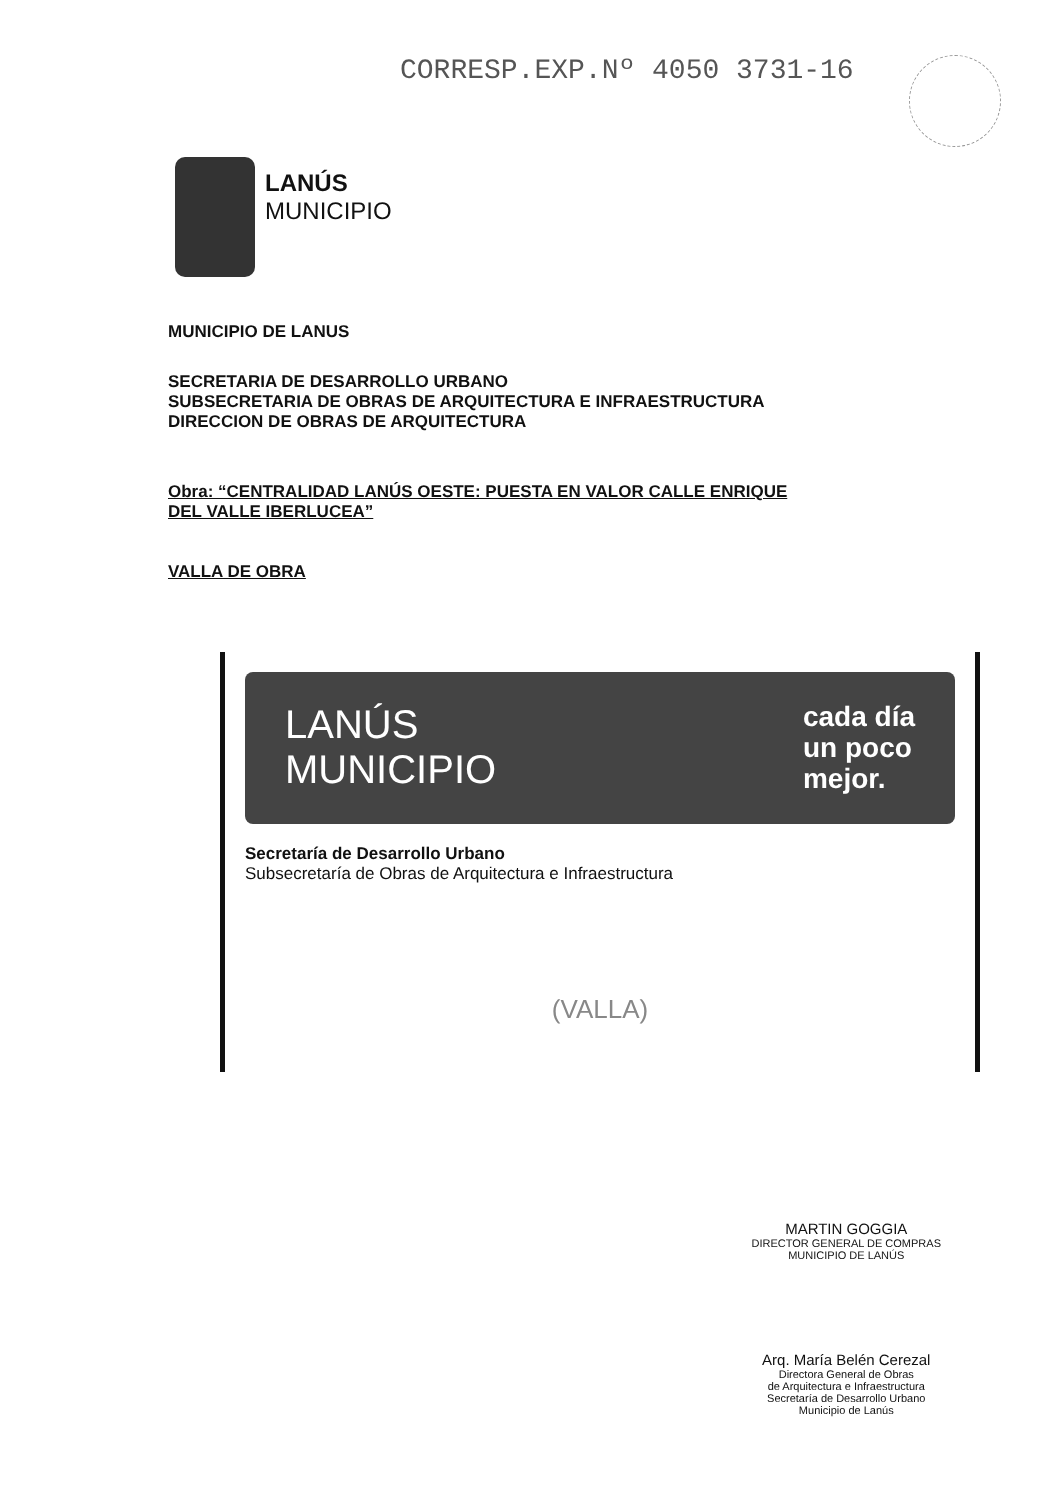CORRESP.EXP.Nº 4050 3731-16
LANÚS
MUNICIPIO
MUNICIPIO DE LANUS
SECRETARIA DE DESARROLLO URBANO
SUBSECRETARIA DE OBRAS DE ARQUITECTURA E INFRAESTRUCTURA
DIRECCION DE OBRAS DE ARQUITECTURA
Obra: “CENTRALIDAD LANÚS OESTE: PUESTA EN VALOR CALLE ENRIQUE
DEL VALLE IBERLUCEA”
VALLA DE OBRA
LANÚS
MUNICIPIO
cada día
un poco
mejor.
Secretaría de Desarrollo Urbano
Subsecretaría de Obras de Arquitectura e Infraestructura
(VALLA)
MARTIN GOGGIA
DIRECTOR GENERAL DE COMPRAS
MUNICIPIO DE LANÚS
Arq. María Belén Cerezal
Directora General de Obras
de Arquitectura e Infraestructura
Secretaría de Desarrollo Urbano
Municipio de Lanús